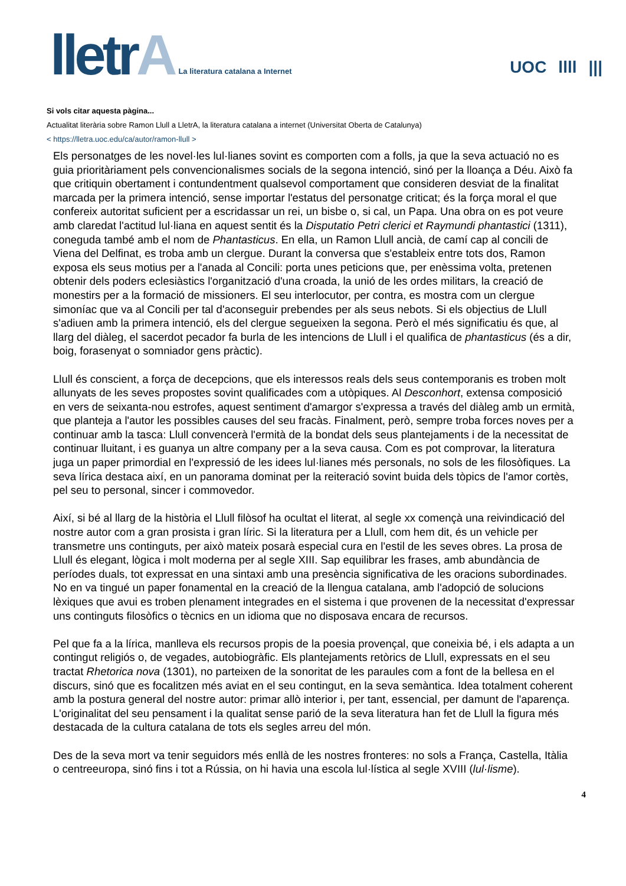lletrA
La literatura catalana a Internet
UOC llll |||
Si vols citar aquesta pàgina...
Actualitat literària sobre Ramon Llull a LletrA, la literatura catalana a internet (Universitat Oberta de Catalunya)
< https://lletra.uoc.edu/ca/autor/ramon-llull >
Els personatges de les novel·les lul·lianes sovint es comporten com a folls, ja que la seva actuació no es guia prioritàriament pels convencionalismes socials de la segona intenció, sinó per la lloança a Déu. Això fa que critiquin obertament i contundentment qualsevol comportament que consideren desviat de la finalitat marcada per la primera intenció, sense importar l'estatus del personatge criticat; és la força moral el que confereix autoritat suficient per a escridassar un rei, un bisbe o, si cal, un Papa. Una obra on es pot veure amb claredat l'actitud lul·liana en aquest sentit és la Disputatio Petri clerici et Raymundi phantastici (1311), coneguda també amb el nom de Phantasticus. En ella, un Ramon Llull ancià, de camí cap al concili de Viena del Delfinat, es troba amb un clergue. Durant la conversa que s'estableix entre tots dos, Ramon exposa els seus motius per a l'anada al Concili: porta unes peticions que, per enèssima volta, pretenen obtenir dels poders eclesiàstics l'organització d'una croada, la unió de les ordes militars, la creació de monestirs per a la formació de missioners. El seu interlocutor, per contra, es mostra com un clergue simoníac que va al Concili per tal d'aconseguir prebendes per als seus nebots. Si els objectius de Llull s'adiuen amb la primera intenció, els del clergue segueixen la segona. Però el més significatiu és que, al llarg del diàleg, el sacerdot pecador fa burla de les intencions de Llull i el qualifica de phantasticus (és a dir, boig, forasenyat o somniador gens pràctic).
Llull és conscient, a força de decepcions, que els interessos reals dels seus contemporanis es troben molt allunyats de les seves propostes sovint qualificades com a utòpiques. Al Desconhort, extensa composició en vers de seixanta-nou estrofes, aquest sentiment d'amargor s'expressa a través del diàleg amb un ermità, que planteja a l'autor les possibles causes del seu fracàs. Finalment, però, sempre troba forces noves per a continuar amb la tasca: Llull convencerà l'ermità de la bondat dels seus plantejaments i de la necessitat de continuar lluitant, i es guanya un altre company per a la seva causa. Com es pot comprovar, la literatura juga un paper primordial en l'expressió de les idees lul·lianes més personals, no sols de les filosòfiques. La seva lírica destaca així, en un panorama dominat per la reiteració sovint buida dels tòpics de l'amor cortès, pel seu to personal, sincer i commovedor.
Així, si bé al llarg de la història el Llull filòsof ha ocultat el literat, al segle xx començà una reivindicació del nostre autor com a gran prosista i gran líric. Si la literatura per a Llull, com hem dit, és un vehicle per transmetre uns continguts, per això mateix posarà especial cura en l'estil de les seves obres. La prosa de Llull és elegant, lògica i molt moderna per al segle XIII. Sap equilibrar les frases, amb abundància de períodes duals, tot expressat en una sintaxi amb una presència significativa de les oracions subordinades. No en va tingué un paper fonamental en la creació de la llengua catalana, amb l'adopció de solucions lèxiques que avui es troben plenament integrades en el sistema i que provenen de la necessitat d'expressar uns continguts filosòfics o tècnics en un idioma que no disposava encara de recursos.
Pel que fa a la lírica, manlleva els recursos propis de la poesia provençal, que coneixia bé, i els adapta a un contingut religiós o, de vegades, autobiogràfic. Els plantejaments retòrics de Llull, expressats en el seu tractat Rhetorica nova (1301), no parteixen de la sonoritat de les paraules com a font de la bellesa en el discurs, sinó que es focalitzen més aviat en el seu contingut, en la seva semàntica. Idea totalment coherent amb la postura general del nostre autor: primar allò interior i, per tant, essencial, per damunt de l'aparença. L'originalitat del seu pensament i la qualitat sense parió de la seva literatura han fet de Llull la figura més destacada de la cultura catalana de tots els segles arreu del món.
Des de la seva mort va tenir seguidors més enllà de les nostres fronteres: no sols a França, Castella, Itàlia o centreeuropa, sinó fins i tot a Rússia, on hi havia una escola lul·lística al segle XVIII (lul·lisme).
4